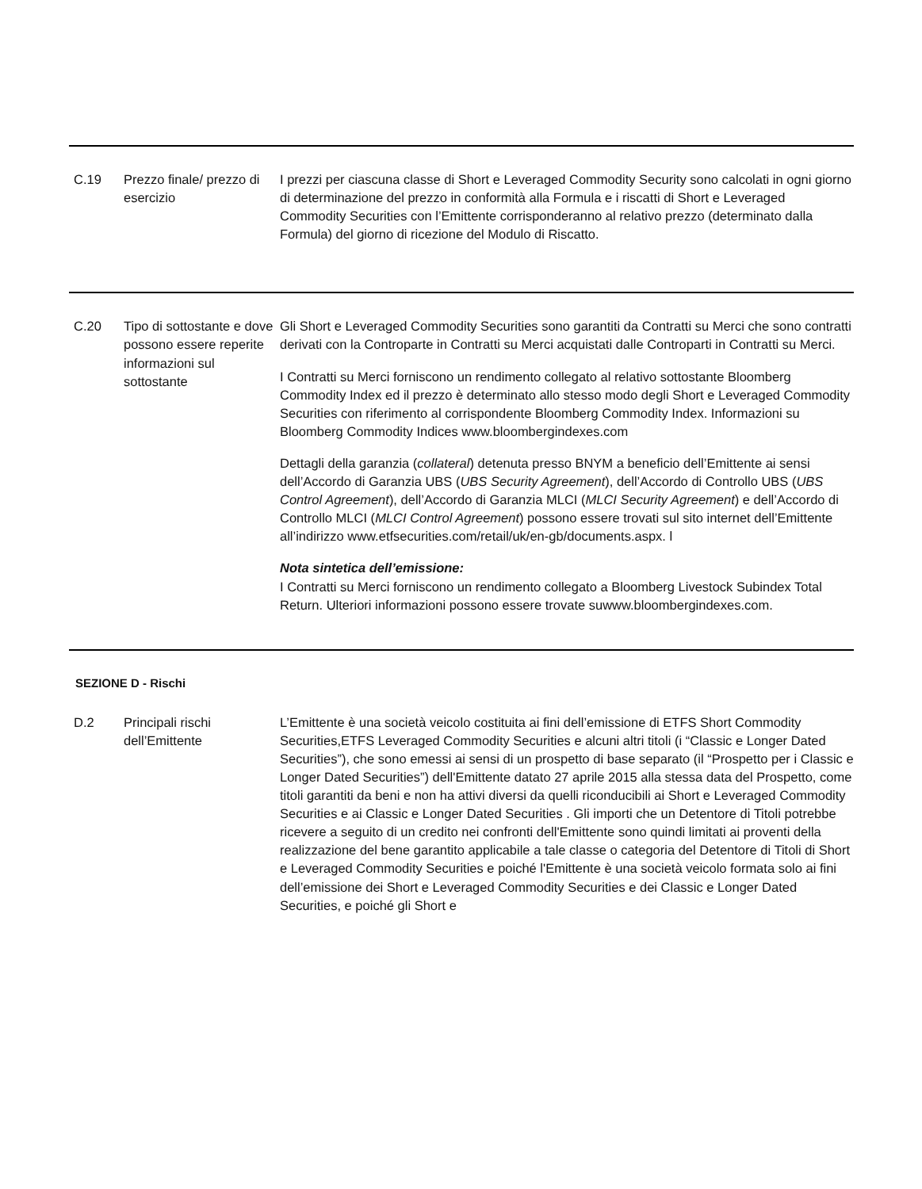| C.19 | Prezzo finale/ prezzo di esercizio | I prezzi per ciascuna classe di Short e Leveraged Commodity Security sono calcolati in ogni giorno di determinazione del prezzo in conformità alla Formula e i riscatti di Short e Leveraged Commodity Securities con l’Emittente corrisponderanno al relativo prezzo (determinato dalla Formula) del giorno di ricezione del Modulo di Riscatto. |
| C.20 | Tipo di sottostante e dove possono essere reperite informazioni sul sottostante | Gli Short e Leveraged Commodity Securities sono garantiti da Contratti su Merci che sono contratti derivati con la Controparte in Contratti su Merci acquistati dalle Controparti in Contratti su Merci. I Contratti su Merci forniscono un rendimento collegato al relativo sottostante Bloomberg Commodity Index ed il prezzo è determinato allo stesso modo degli Short e Leveraged Commodity Securities con riferimento al corrispondente Bloomberg Commodity Index. Informazioni su Bloomberg Commodity Indices www.bloombergindexes.com Dettagli della garanzia ( collateral ) detenuta presso BNYM a beneficio dell’Emittente ai sensi dell’Accordo di Garanzia UBS ( UBS Security Agreement ), dell’Accordo di Controllo UBS ( UBS Control Agreement ), dell’Accordo di Garanzia MLCI ( MLCI Security Agreement ) e dell’Accordo di Controllo MLCI ( MLCI Control Agreement ) possono essere trovati sul sito internet dell’Emittente all’indirizzo www.etfsecurities.com/retail/uk/en-gb/documents.aspx. l Nota sintetica dell’emissione: I Contratti su Merci forniscono un rendimento collegato a Bloomberg Livestock Subindex Total Return. Ulteriori informazioni possono essere trovate suwww.bloombergindexes.com. |
SEZIONE D - Rischi
| D.2 | Principali rischi dell’Emittente | L’Emittente è una società veicolo costituita ai fini dell’emissione di ETFS Short Commodity Securities,ETFS Leveraged Commodity Securities e alcuni altri titoli (i “Classic e Longer Dated Securities”), che sono emessi ai sensi di un prospetto di base separato (il “Prospetto per i Classic e Longer Dated Securities”) dell'Emittente datato 27 aprile 2015 alla stessa data del Prospetto, come titoli garantiti da beni e non ha attivi diversi da quelli riconducibili ai Short e Leveraged Commodity Securities e ai Classic e Longer Dated Securities . Gli importi che un Detentore di Titoli potrebbe ricevere a seguito di un credito nei confronti dell'Emittente sono quindi limitati ai proventi della realizzazione del bene garantito applicabile a tale classe o categoria del Detentore di Titoli di Short e Leveraged Commodity Securities e poiché l'Emittente è una società veicolo formata solo ai fini dell’emissione dei Short e Leveraged Commodity Securities e dei Classic e Longer Dated Securities, e poiché gli Short e |